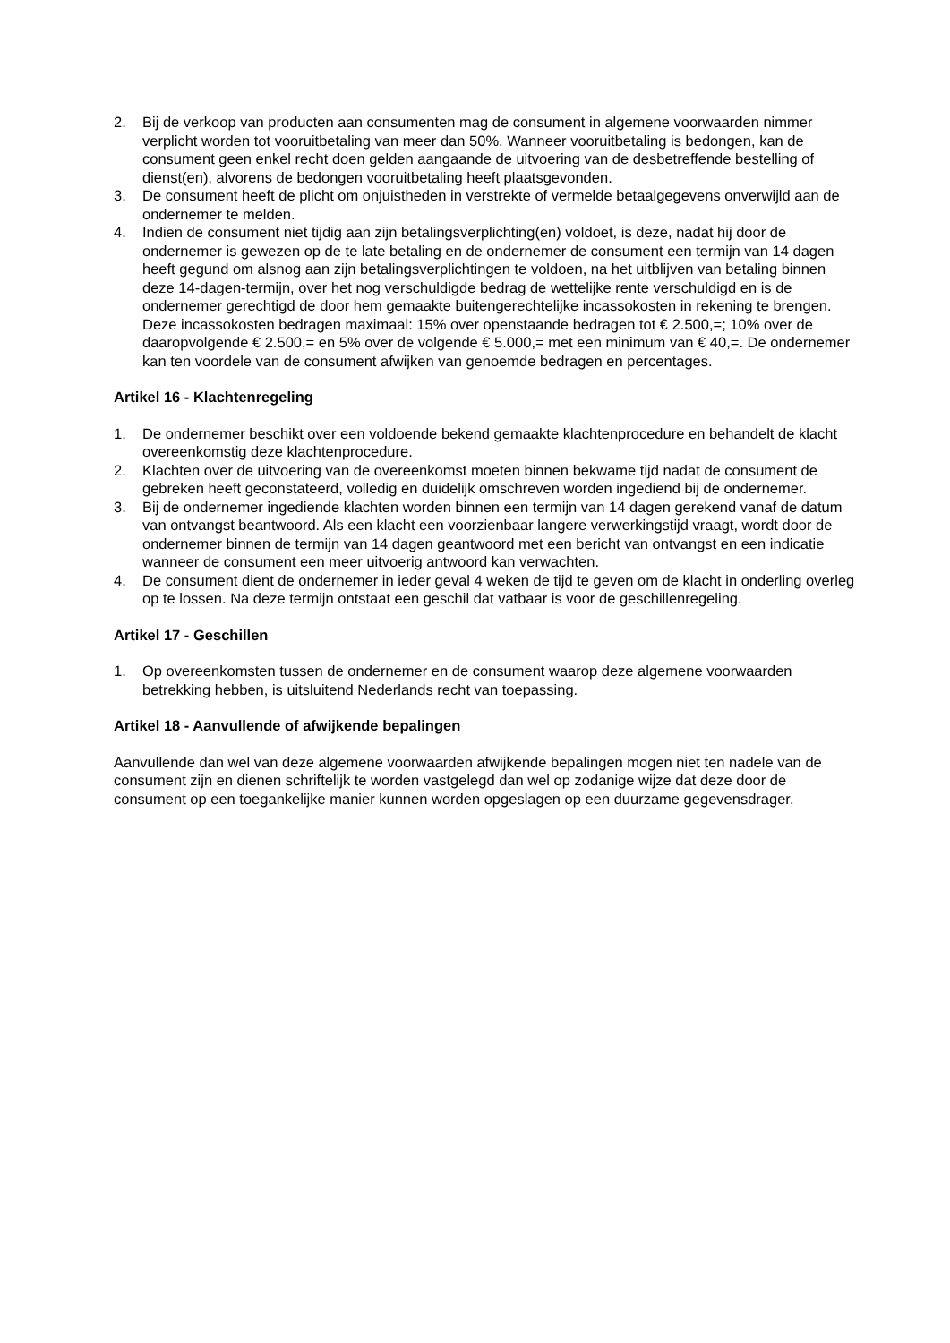2. Bij de verkoop van producten aan consumenten mag de consument in algemene voorwaarden nimmer verplicht worden tot vooruitbetaling van meer dan 50%. Wanneer vooruitbetaling is bedongen, kan de consument geen enkel recht doen gelden aangaande de uitvoering van de desbetreffende bestelling of dienst(en), alvorens de bedongen vooruitbetaling heeft plaatsgevonden.
3. De consument heeft de plicht om onjuistheden in verstrekte of vermelde betaalgegevens onverwijld aan de ondernemer te melden.
4. Indien de consument niet tijdig aan zijn betalingsverplichting(en) voldoet, is deze, nadat hij door de ondernemer is gewezen op de te late betaling en de ondernemer de consument een termijn van 14 dagen heeft gegund om alsnog aan zijn betalingsverplichtingen te voldoen, na het uitblijven van betaling binnen deze 14-dagen-termijn, over het nog verschuldigde bedrag de wettelijke rente verschuldigd en is de ondernemer gerechtigd de door hem gemaakte buitengerechtelijke incassokosten in rekening te brengen. Deze incassokosten bedragen maximaal: 15% over openstaande bedragen tot € 2.500,=; 10% over de daaropvolgende € 2.500,= en 5% over de volgende € 5.000,= met een minimum van € 40,=. De ondernemer kan ten voordele van de consument afwijken van genoemde bedragen en percentages.
Artikel 16 - Klachtenregeling
1. De ondernemer beschikt over een voldoende bekend gemaakte klachtenprocedure en behandelt de klacht overeenkomstig deze klachtenprocedure.
2. Klachten over de uitvoering van de overeenkomst moeten binnen bekwame tijd nadat de consument de gebreken heeft geconstateerd, volledig en duidelijk omschreven worden ingediend bij de ondernemer.
3. Bij de ondernemer ingediende klachten worden binnen een termijn van 14 dagen gerekend vanaf de datum van ontvangst beantwoord. Als een klacht een voorzienbaar langere verwerkingstijd vraagt, wordt door de ondernemer binnen de termijn van 14 dagen geantwoord met een bericht van ontvangst en een indicatie wanneer de consument een meer uitvoerig antwoord kan verwachten.
4. De consument dient de ondernemer in ieder geval 4 weken de tijd te geven om de klacht in onderling overleg op te lossen. Na deze termijn ontstaat een geschil dat vatbaar is voor de geschillenregeling.
Artikel 17 - Geschillen
1. Op overeenkomsten tussen de ondernemer en de consument waarop deze algemene voorwaarden betrekking hebben, is uitsluitend Nederlands recht van toepassing.
Artikel 18 - Aanvullende of afwijkende bepalingen
Aanvullende dan wel van deze algemene voorwaarden afwijkende bepalingen mogen niet ten nadele van de consument zijn en dienen schriftelijk te worden vastgelegd dan wel op zodanige wijze dat deze door de consument op een toegankelijke manier kunnen worden opgeslagen op een duurzame gegevensdrager.